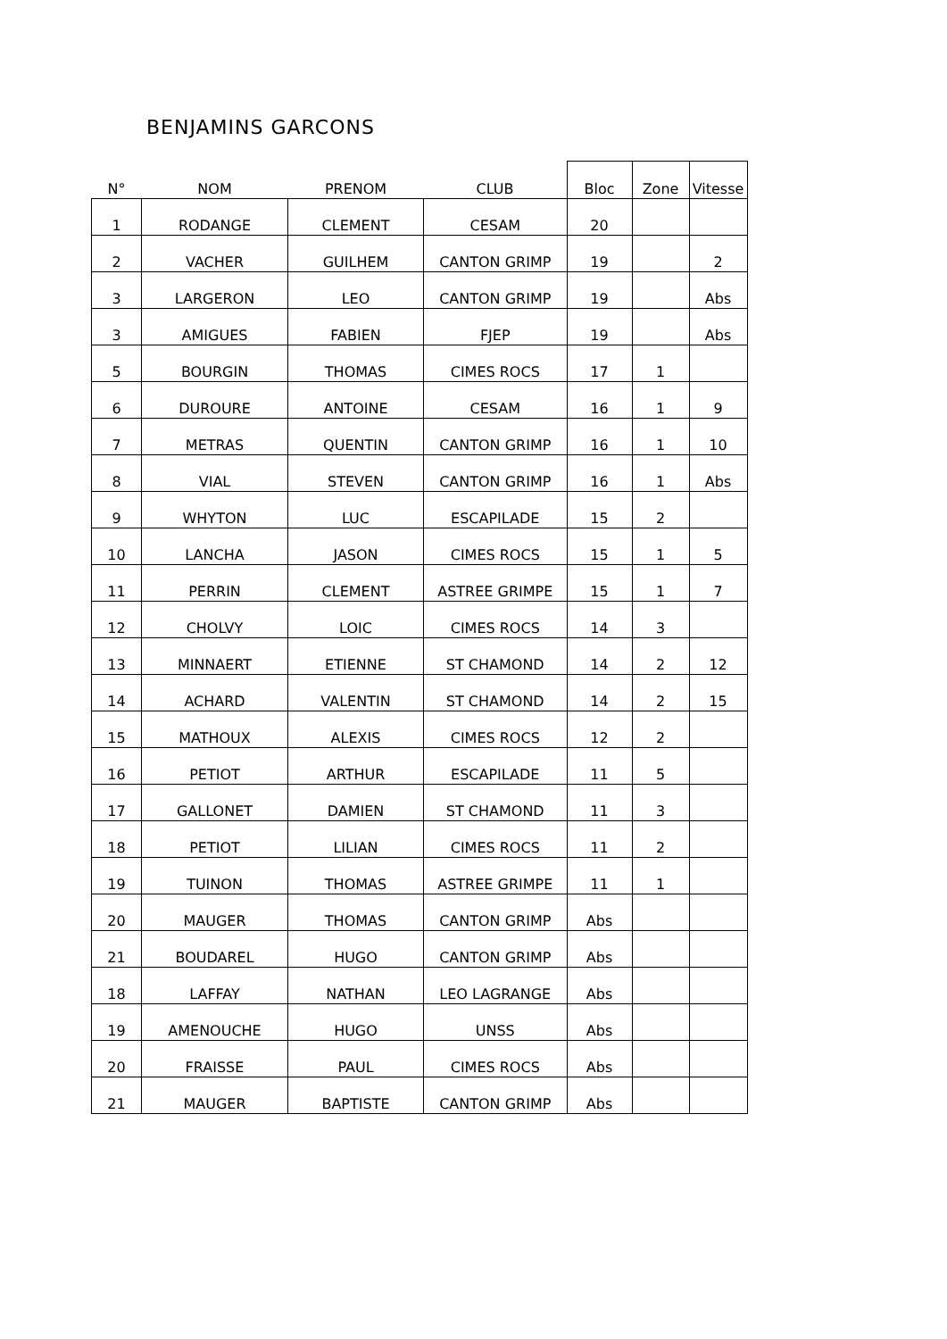BENJAMINS GARCONS
| N° | NOM | PRENOM | CLUB | Bloc | Zone | Vitesse |
| --- | --- | --- | --- | --- | --- | --- |
| 1 | RODANGE | CLEMENT | CESAM | 20 | | |
| 2 | VACHER | GUILHEM | CANTON GRIMP | 19 | | 2 |
| 3 | LARGERON | LEO | CANTON GRIMP | 19 | | Abs |
| 3 | AMIGUES | FABIEN | FJEP | 19 | | Abs |
| 5 | BOURGIN | THOMAS | CIMES ROCS | 17 | 1 | |
| 6 | DUROURE | ANTOINE | CESAM | 16 | 1 | 9 |
| 7 | METRAS | QUENTIN | CANTON GRIMP | 16 | 1 | 10 |
| 8 | VIAL | STEVEN | CANTON GRIMP | 16 | 1 | Abs |
| 9 | WHYTON | LUC | ESCAPILADE | 15 | 2 | |
| 10 | LANCHA | JASON | CIMES ROCS | 15 | 1 | 5 |
| 11 | PERRIN | CLEMENT | ASTREE GRIMPE | 15 | 1 | 7 |
| 12 | CHOLVY | LOIC | CIMES ROCS | 14 | 3 | |
| 13 | MINNAERT | ETIENNE | ST CHAMOND | 14 | 2 | 12 |
| 14 | ACHARD | VALENTIN | ST CHAMOND | 14 | 2 | 15 |
| 15 | MATHOUX | ALEXIS | CIMES ROCS | 12 | 2 | |
| 16 | PETIOT | ARTHUR | ESCAPILADE | 11 | 5 | |
| 17 | GALLONET | DAMIEN | ST CHAMOND | 11 | 3 | |
| 18 | PETIOT | LILIAN | CIMES ROCS | 11 | 2 | |
| 19 | TUINON | THOMAS | ASTREE GRIMPE | 11 | 1 | |
| 20 | MAUGER | THOMAS | CANTON GRIMP | Abs | | |
| 21 | BOUDAREL | HUGO | CANTON GRIMP | Abs | | |
| 18 | LAFFAY | NATHAN | LEO LAGRANGE | Abs | | |
| 19 | AMENOUCHE | HUGO | UNSS | Abs | | |
| 20 | FRAISSE | PAUL | CIMES ROCS | Abs | | |
| 21 | MAUGER | BAPTISTE | CANTON GRIMP | Abs | | |